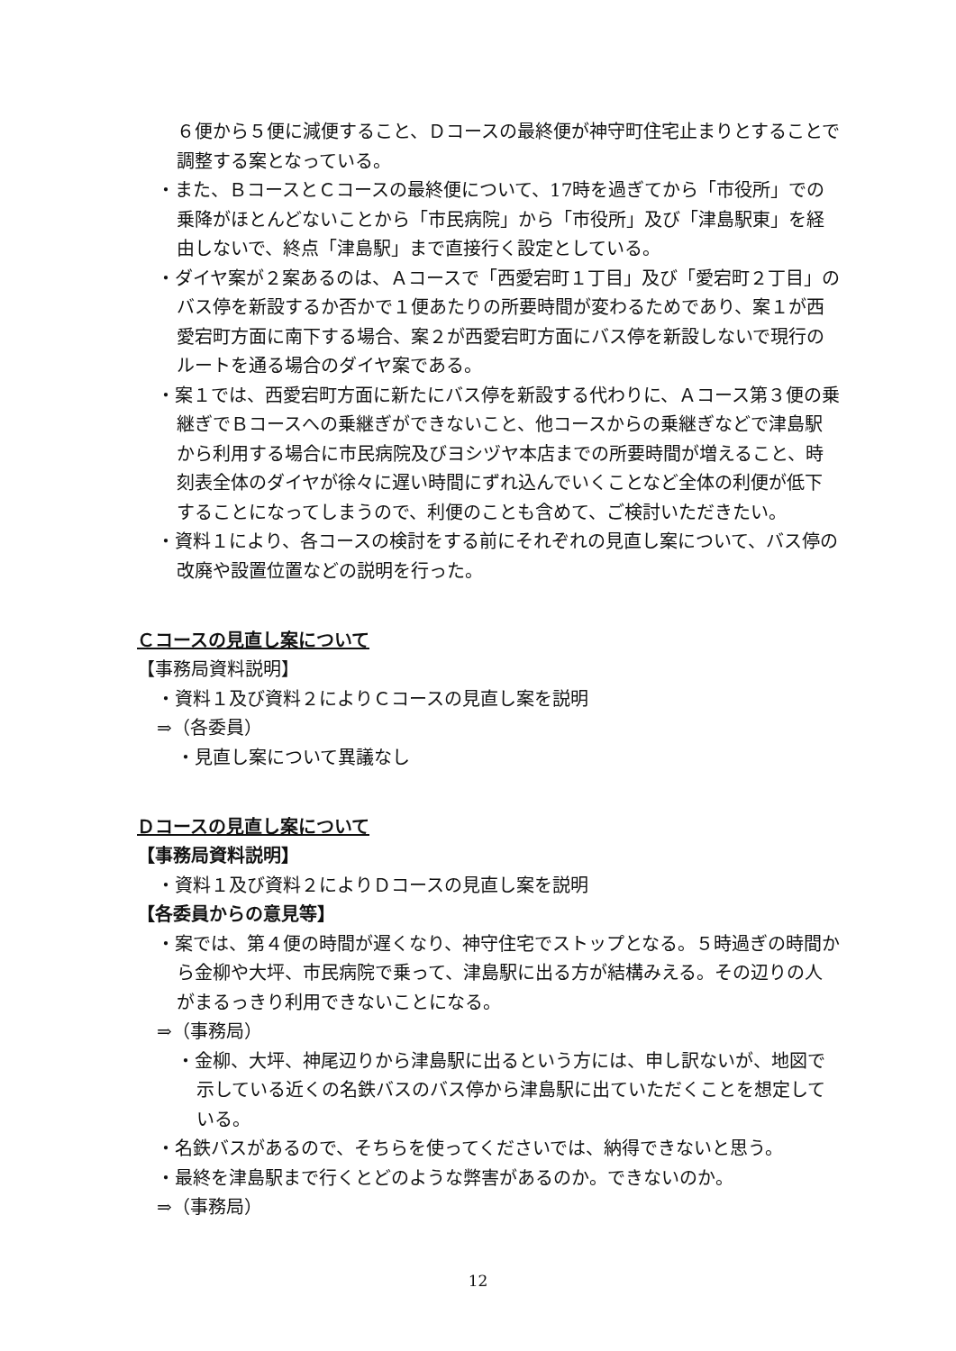６便から５便に減便すること、Ｄコースの最終便が神守町住宅止まりとすることで調整する案となっている。
・また、ＢコースとＣコースの最終便について、17時を過ぎてから「市役所」での乗降がほとんどないことから「市民病院」から「市役所」及び「津島駅東」を経由しないで、終点「津島駅」まで直接行く設定としている。
・ダイヤ案が２案あるのは、Ａコースで「西愛宕町１丁目」及び「愛宕町２丁目」のバス停を新設するか否かで１便あたりの所要時間が変わるためであり、案１が西愛宕町方面に南下する場合、案２が西愛宕町方面にバス停を新設しないで現行のルートを通る場合のダイヤ案である。
・案１では、西愛宕町方面に新たにバス停を新設する代わりに、Ａコース第３便の乗継ぎでＢコースへの乗継ぎができないこと、他コースからの乗継ぎなどで津島駅から利用する場合に市民病院及びヨシヅヤ本店までの所要時間が増えること、時刻表全体のダイヤが徐々に遅い時間にずれ込んでいくことなど全体の利便が低下することになってしまうので、利便のことも含めて、ご検討いただきたい。
・資料１により、各コースの検討をする前にそれぞれの見直し案について、バス停の改廃や設置位置などの説明を行った。
Ｃコースの見直し案について
【事務局資料説明】
・資料１及び資料２によりＣコースの見直し案を説明
⇒（各委員）
・見直し案について異議なし
Ｄコースの見直し案について
【事務局資料説明】
・資料１及び資料２によりＤコースの見直し案を説明
【各委員からの意見等】
・案では、第４便の時間が遅くなり、神守住宅でストップとなる。５時過ぎの時間から金柳や大坪、市民病院で乗って、津島駅に出る方が結構みえる。その辺りの人がまるっきり利用できないことになる。
⇒（事務局）
・金柳、大坪、神尾辺りから津島駅に出るという方には、申し訳ないが、地図で示している近くの名鉄バスのバス停から津島駅に出ていただくことを想定している。
・名鉄バスがあるので、そちらを使ってくださいでは、納得できないと思う。
・最終を津島駅まで行くとどのような弊害があるのか。できないのか。
⇒（事務局）
12